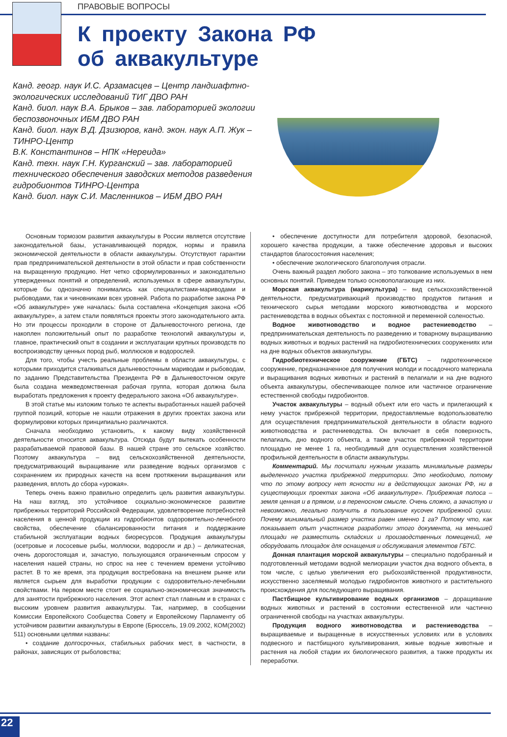ПРАВОВЫЕ ВОПРОСЫ
К проекту Закона РФ
об аквакультуре
Канд. геогр. наук И.С. Арзамасцев – Центр ландшафтно-экологических исследований ТИГ ДВО РАН
Канд. биол. наук В.А. Брыков – зав. лабораторией экологии беспозвоночных ИБМ ДВО РАН
Канд. биол. наук В.Д. Дзизюров, канд. экон. наук А.П. Жук – ТИНРО-Центр
В.К. Константинов – НПК «Нереида»
Канд. техн. наук Г.Н. Курганский – зав. лабораторией технического обеспечения заводских методов разведения гидробионтов ТИНРО-Центра
Канд. биол. наук С.И. Масленников – ИБМ ДВО РАН
Основным тормозом развития аквакультуры в России является отсутствие законодательной базы, устанавливающей порядок, нормы и правила экономической деятельности в области аквакультуры. Отсутствуют гарантии прав предпринимательской деятельности в этой области и прав собственности на выращенную продукцию. Нет четко сформулированных и законодательно утвержденных понятий и определений, используемых в сфере аквакультуры, которые бы однозначно понимались как специалистами-мариводами и рыбоводами, так и чиновниками всех уровней. Работа по разработке закона РФ «Об аквакультуре» уже началась: была составлена «Концепция закона «Об аквакультуре», а затем стали появляться проекты этого законодательного акта. Но эти процессы проходили в стороне от Дальневосточного региона, где накоплен положительный опыт по разработке технологий аквакультуры и, главное, практический опыт в создании и эксплуатации крупных производств по воспроизводству ценных пород рыб, моллюсков и водорослей.
Для того, чтобы учесть реальные проблемы в области аквакультуры, с которыми приходится сталкиваться дальневосточным мариводам и рыбоводам, по заданию Представительства Президента РФ в Дальневосточном округе была создана межведомственная рабочая группа, которая должна была выработать предложения к проекту федерального закона «Об аквакультуре».
В этой статье мы изложим только те аспекты выработанных нашей рабочей группой позиций, которые не нашли отражения в других проектах закона или формулировки которых принципиально различаются.
Сначала необходимо установить, к какому виду хозяйственной деятельности относится аквакультура. Отсюда будут вытекать особенности разрабатываемой правовой базы. В нашей стране это сельское хозяйство. Поэтому аквакультура – вид сельскохозяйственной деятельности, предусматривающий выращивание или разведение водных организмов с сохранением их природных качеств на всем протяжении выращивания или разведения, вплоть до сбора «урожая».
Теперь очень важно правильно определить цель развития аквакультуры. На наш взгляд, это устойчивое социально-экономическое развитие прибрежных территорий Российской Федерации, удовлетворение потребностей населения в ценной продукции из гидробионтов оздоровительно-лечебного свойства, обеспечение сбалансированности питания и поддержание стабильной эксплуатации водных биоресурсов. Продукция аквакультуры (осетровые и лососевые рыбы, моллюски, водоросли и др.) – деликатесная, очень дорогостоящая и, зачастую, пользующаяся ограниченным спросом у населения нашей страны, но спрос на нее с течением времени устойчиво растет. В то же время, эта продукция востребована на внешнем рынке или является сырьем для выработки продукции с оздоровительно-лечебными свойствами. На первом месте стоит ее социально-экономическая значимость для занятости прибрежного населения. Этот аспект стал главным и в странах с высоким уровнем развития аквакультуры. Так, например, в сообщении Комиссии Европейского Сообщества Совету и Европейскому Парламенту об устойчивом развитии аквакультуры в Европе (Брюссель, 19.09.2002, КОМ(2002) 511) основными целями названы:
• создание долгосрочных, стабильных рабочих мест, в частности, в районах, зависящих от рыболовства;
• обеспечение доступности для потребителя здоровой, безопасной, хорошего качества продукции, а также обеспечение здоровья и высоких стандартов благосостояния населения;
• обеспечение экологического благополучия отрасли.
Очень важный раздел любого закона – это толкование используемых в нем основных понятий. Приведем только основополагающие из них.
Морская аквакультура (марикультура) – вид сельскохозяйственной деятельности, предусматривающий производство продуктов питания и технического сырья методами морского животноводства и морского растениеводства в водных объектах с постоянной и переменной соленостью.
Водное животноводство и водное растениеводство – предпринимательская деятельность по разведению и товарному выращиванию водных животных и водных растений на гидробиотехнических сооружениях или на дне водных объектов аквакультуры.
Гидробиотехническое сооружение (ГБТС) – гидротехническое сооружение, предназначенное для получения молоди и посадочного материала и выращивания водных животных и растений в пелагиали и на дне водного объекта аквакультуры, обеспечивающее полное или частичное ограничение естественной свободы гидробионтов.
Участок аквакультуры – водный объект или его часть и прилегающий к нему участок прибрежной территории, предоставляемые водопользователю для осуществления предпринимательской деятельности в области водного животноводства и растениеводства. Он включает в себя поверхность, пелагиаль, дно водного объекта, а также участок прибрежной территории площадью не менее 1 га, необходимый для осуществления хозяйственной профильной деятельности в области аквакультуры.
Комментарий. Мы посчитали нужным указать минимальные размеры выделенного участка прибрежной территории. Это необходимо, потому что по этому вопросу нет ясности ни в действующих законах РФ, ни в существующих проектах закона «Об аквакультуре». Прибрежная полоса – земля ценная и в прямом, и в переносном смысле. Очень сложно, а зачастую и невозможно, легально получить в пользование кусочек прибрежной суши. Почему минимальный размер участка равен именно 1 га? Потому что, как показывает опыт участников разработки этого документа, на меньшей площади не разместить складских и производственных помещений, не оборудовать площадок для оснащения и обслуживания элементов ГБТС.
Донная плантация морской аквакультуры – специально подобранный и подготовленный методами водной мелиорации участок дна водного объекта, в том числе, с целью увеличения его рыбохозяйственной продуктивности, искусственно заселяемый молодью гидробионтов животного и растительного происхождения для последующего выращивания.
Пастбищное культивирование водных организмов – доращивание водных животных и растений в состоянии естественной или частично ограниченной свободы на участках аквакультуры.
Продукция водного животноводства и растениеводства – выращиваемые и выращенные в искусственных условиях или в условиях подвесного и пастбищного культивирования, живые водные животные и растения на любой стадии их биологического развития, а также продукты их переработки.
22